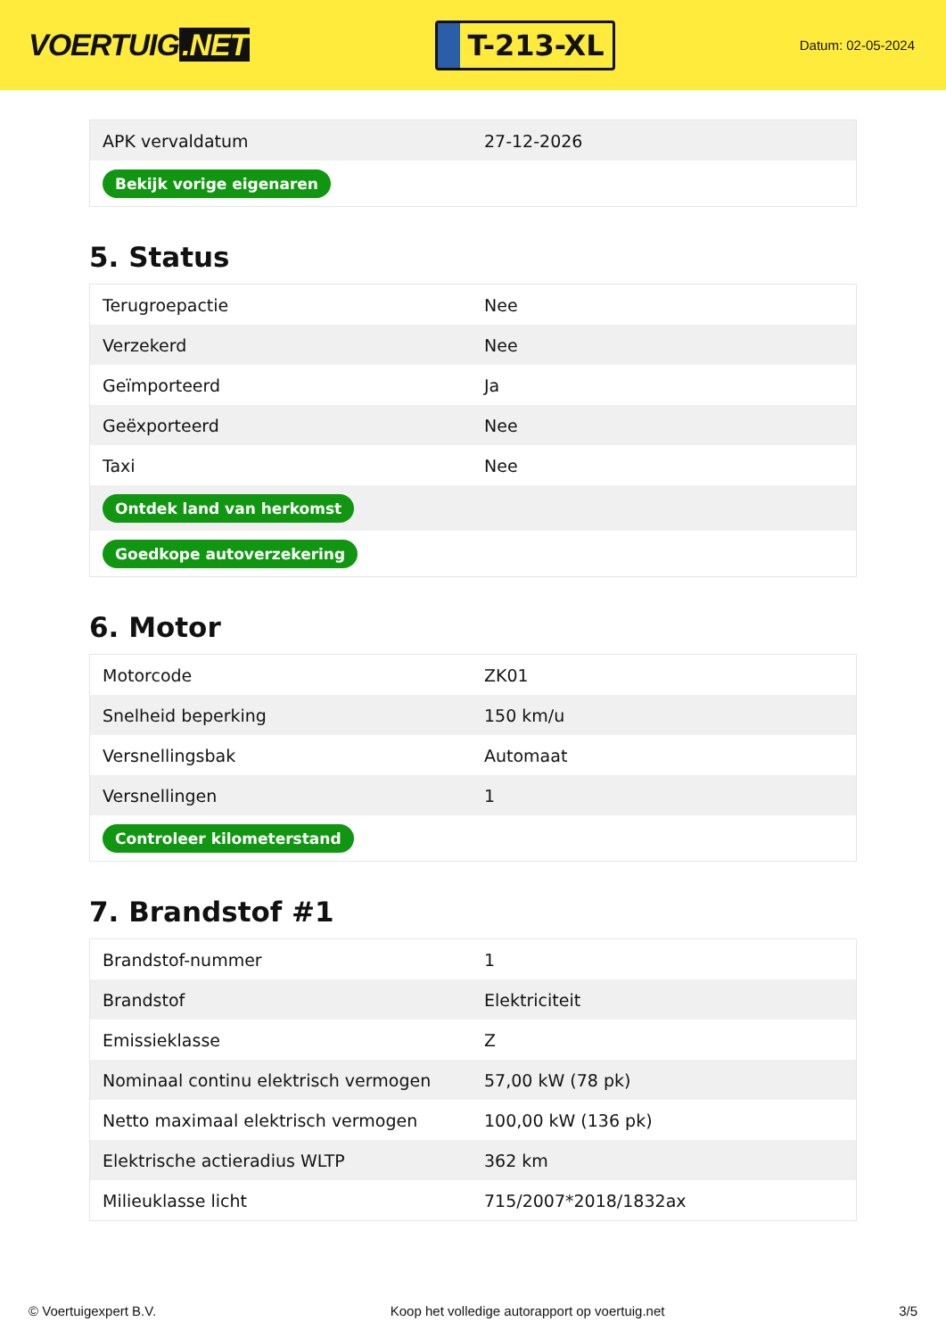VOERTUIG.NET
T-213-XL
Datum: 02-05-2024
| APK vervaldatum | 27-12-2026 |
| Bekijk vorige eigenaren | |
5. Status
| Terugroepactie | Nee |
| Verzekerd | Nee |
| Geïmporteerd | Ja |
| Geëxporteerd | Nee |
| Taxi | Nee |
| Ontdek land van herkomst | |
| Goedkope autoverzekering | |
6. Motor
| Motorcode | ZK01 |
| Snelheid beperking | 150 km/u |
| Versnellingsbak | Automaat |
| Versnellingen | 1 |
| Controleer kilometerstand | |
7. Brandstof #1
| Brandstof-nummer | 1 |
| Brandstof | Elektriciteit |
| Emissieklasse | Z |
| Nominaal continu elektrisch vermogen | 57,00 kW (78 pk) |
| Netto maximaal elektrisch vermogen | 100,00 kW (136 pk) |
| Elektrische actieradius WLTP | 362 km |
| Milieuklasse licht | 715/2007*2018/1832ax |
© Voertuigexpert B.V. Koop het volledige autorapport op voertuig.net 3/5